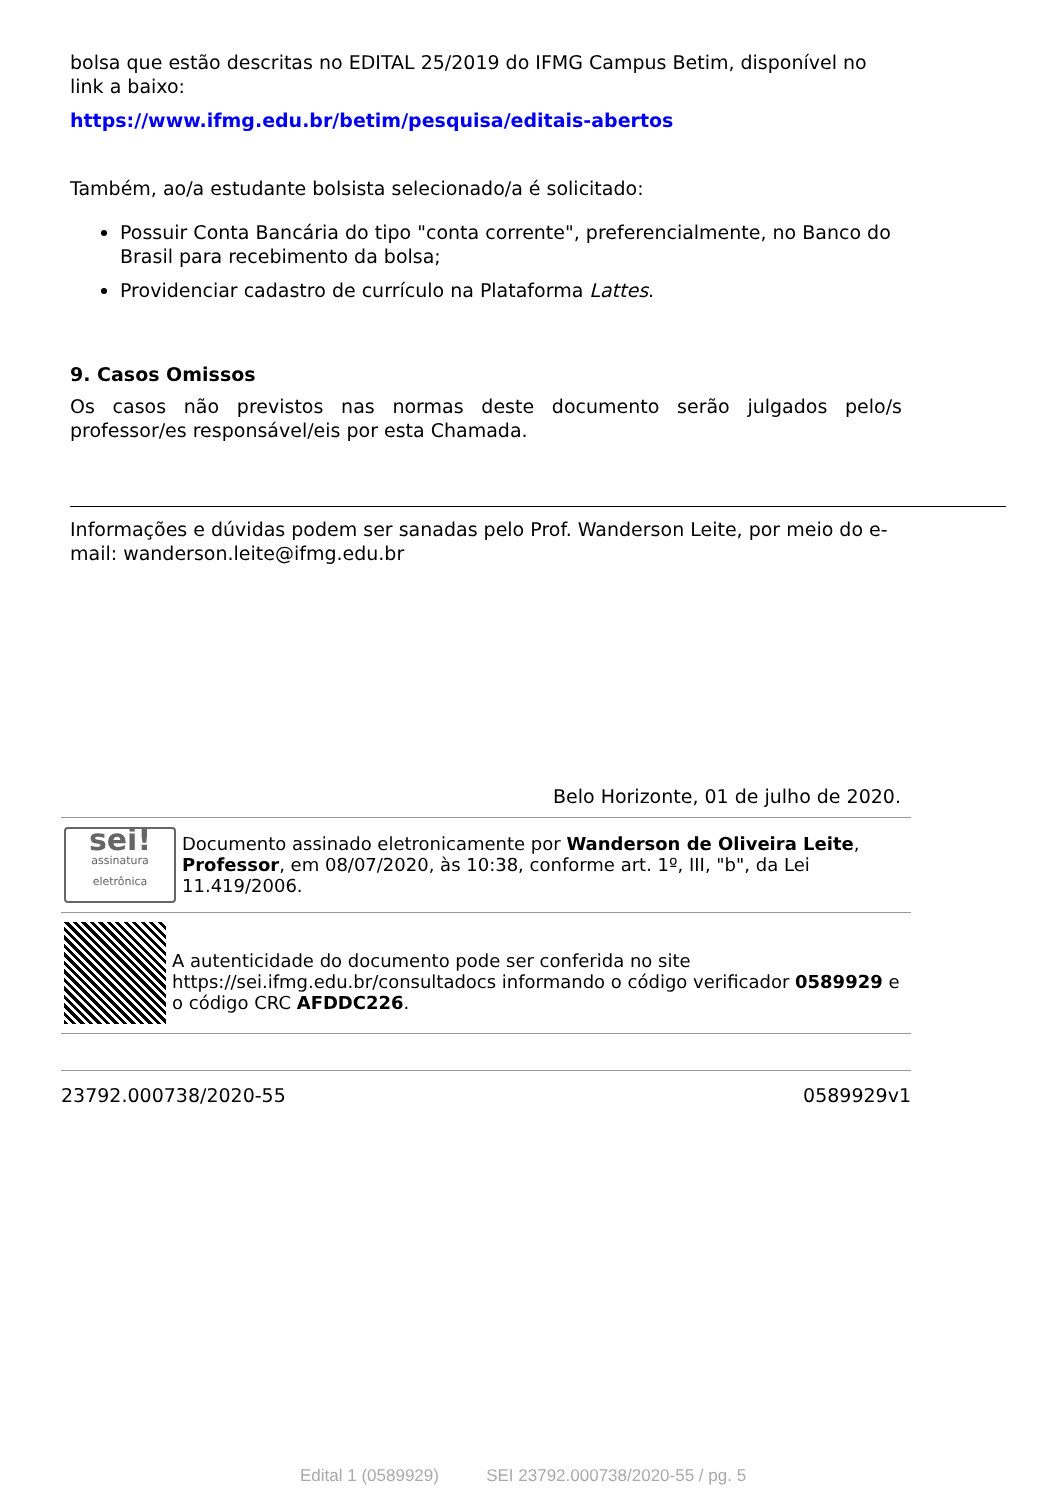bolsa que estão descritas no EDITAL 25/2019 do IFMG Campus Betim, disponível no link a baixo:
https://www.ifmg.edu.br/betim/pesquisa/editais-abertos
Também, ao/a estudante bolsista selecionado/a é solicitado:
Possuir Conta Bancária do tipo "conta corrente", preferencialmente, no Banco do Brasil para recebimento da bolsa;
Providenciar cadastro de currículo na Plataforma Lattes.
9. Casos Omissos
Os casos não previstos nas normas deste documento serão julgados pelo/s professor/es responsável/eis por esta Chamada.
Informações e dúvidas podem ser sanadas pelo Prof. Wanderson Leite, por meio do e-mail: wanderson.leite@ifmg.edu.br
Belo Horizonte, 01 de julho de 2020.
sei!
assinatura eletrônica
Documento assinado eletronicamente por Wanderson de Oliveira Leite, Professor, em 08/07/2020, às 10:38, conforme art. 1º, III, "b", da Lei 11.419/2006.
A autenticidade do documento pode ser conferida no site https://sei.ifmg.edu.br/consultadocs informando o código verificador 0589929 e o código CRC AFDDC226.
23792.000738/2020-55 0589929v1
Edital 1 (0589929) SEI 23792.000738/2020-55 / pg. 5